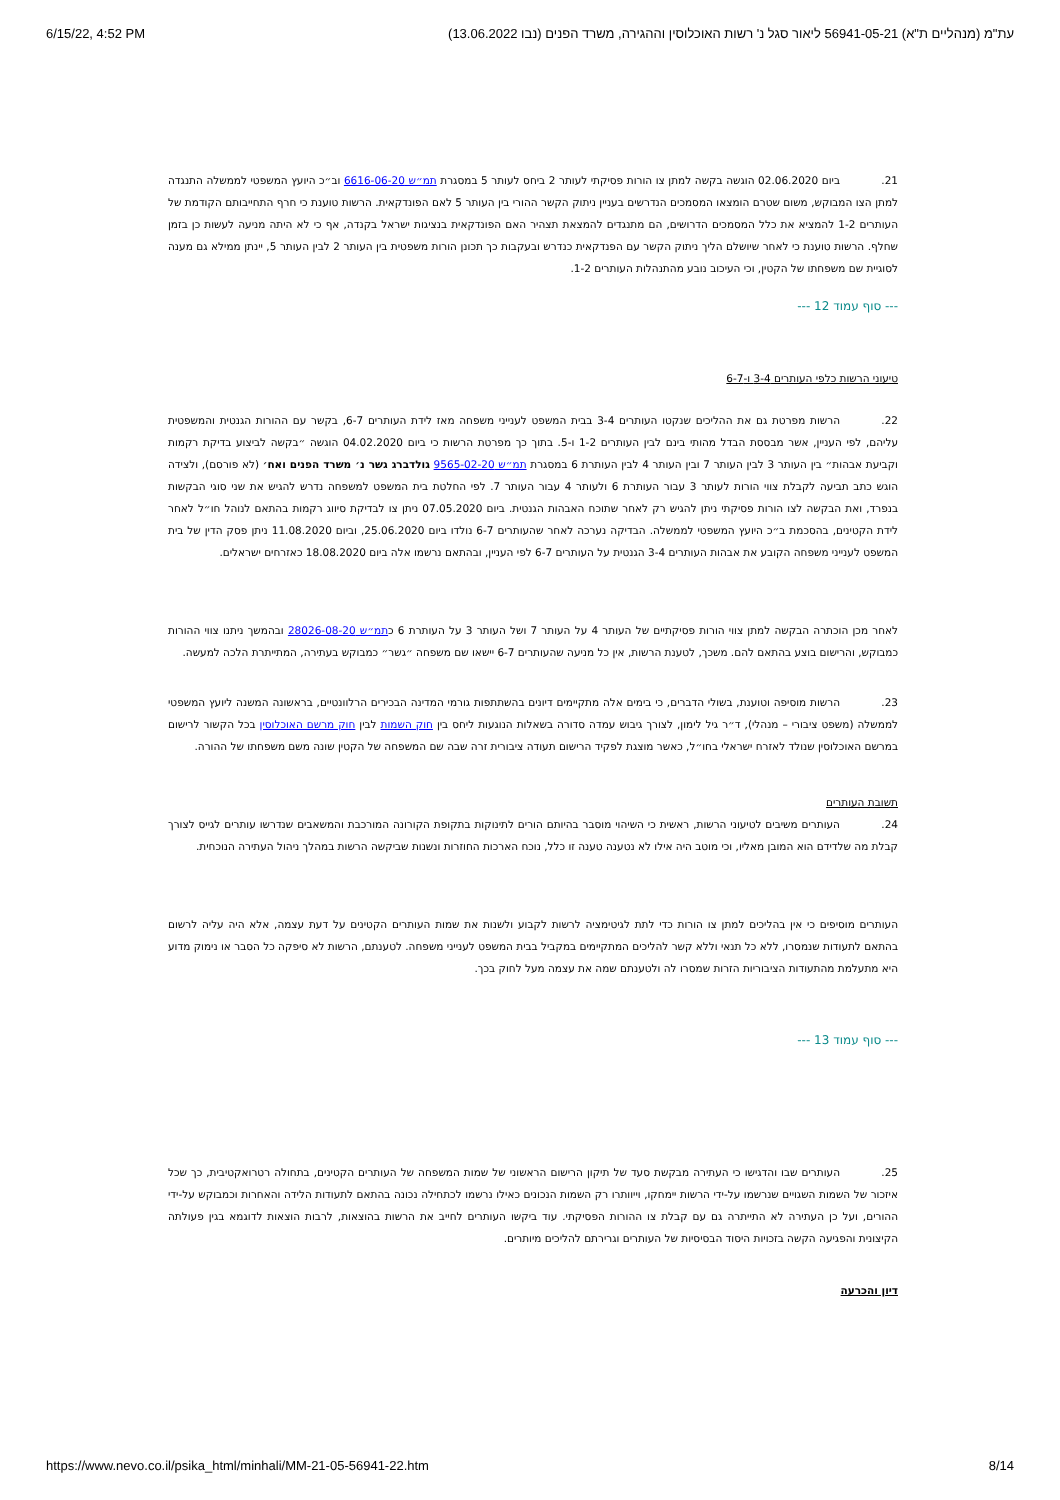6/15/22, 4:52 PM (עת"מ (מנהליים ת"א) 56941-05-21 ליאור סגל נ' רשות האוכלוסין וההגירה, משרד הפנים (נבו 13.06.2022
21. ביום 02.06.2020 הוגשה בקשה למתן צו הורות פסיקתי לעותר 2 ביחס לעותר 5 במסגרת תמ״ש 6616-06-20 וב״כ היועץ המשפטי לממשלה התנגדה למתן הצו המבוקש, משום שטרם הומצאו המסמכים הנדרשים בעניין ניתוק הקשר ההורי בין העותר 5 לאם הפונדקאית. הרשות טוענת כי חרף התחייבותם הקודמת של העותרים 1-2 להמציא את כלל המסמכים הדרושים, הם מתנגדים להמצאת תצהיר האם הפונדקאית בנציגות ישראל בקנדה, אף כי לא היתה מניעה לעשות כן בזמן שחלף. הרשות טוענת כי לאחר שיושלם הליך ניתוק הקשר עם הפנדקאית כנדרש ובעקבות כך תכונן הורות משפטית בין העותר 2 לבין העותר 5, יינתן ממילא גם מענה לסוגיית שם משפחתו של הקטין, וכי העיכוב נובע מהתנהלות העותרים 1-2.
--- סוף עמוד 12 ---
טיעוני הרשות כלפי העותרים 3-4 ו-6-7
22. הרשות מפרטת גם את ההליכים שנקטו העותרים 3-4 בבית המשפט לענייני משפחה מאז לידת העותרים 6-7, בקשר עם ההורות הגנטית והמשפטית עליהם, לפי העניין, אשר מבססת הבדל מהותי בינם לבין העותרים 1-2 ו-5. בתוך כך מפרטת הרשות כי ביום 04.02.2020 הוגשה ״בקשה לביצוע בדיקת רקמות וקביעת אבהות״ בין העותר 3 לבין העותר 7 ובין העותר 4 לבין העותרת 6 במסגרת תמ״ש 9565-02-20 גולדברג גשר נ׳ משרד הפנים ואח׳ (לא פורסם), ולצידה הוגש כתב תביעה לקבלת צווי הורות לעותר 3 עבור העותרת 6 ולעותר 4 עבור העותר 7. לפי החלטת בית המשפט למשפחה נדרש להגיש את שני סוגי הבקשות בנפרד, ואת הבקשה לצו הורות פסיקתי ניתן להגיש רק לאחר שתוכח האבהות הגנטית. ביום 07.05.2020 ניתן צו לבדיקת סיווג רקמות בהתאם לנוהל חו״ל לאחר לידת הקטינים, בהסכמת ב״כ היועץ המשפטי לממשלה. הבדיקה נערכה לאחר שהעותרים 6-7 נולדו ביום 25.06.2020, וביום 11.08.2020 ניתן פסק הדין של בית המשפט לענייני משפחה הקובע את אבהות העותרים 3-4 הגנטית על העותרים 6-7 לפי העניין, ובהתאם נרשמו אלה ביום 18.08.2020 כאזרחים ישראלים.
לאחר מכן הוכתרה הבקשה למתן צווי הורות פסיקתיים של העותר 4 על העותר 7 ושל העותר 3 על העותרת 6 כתמ״ש 28026-08-20 ובהמשך ניתנו צווי ההורות כמבוקש, והרישום בוצע בהתאם להם. משכך, לטענת הרשות, אין כל מניעה שהעותרים 6-7 יישאו שם משפחה ״גשר״ כמבוקש בעתירה, המתייתרת הלכה למעשה.
23. הרשות מוסיפה וטוענת, בשולי הדברים, כי בימים אלה מתקיימים דיונים בהשתתפות גורמי המדינה הבכירים הרלוונטיים, בראשונה המשנה ליועץ המשפטי לממשלה (משפט ציבורי – מנהלי), ד״ר גיל לימון, לצורך גיבוש עמדה סדורה בשאלות הנוגעות ליחס בין חוק השמות לבין חוק מרשם האוכלוסין בכל הקשור לרישום במרשם האוכלוסין שנולד לאזרח ישראלי בחו״ל, כאשר מוצגת לפקיד הרישום תעודה ציבורית זרה שבה שם המשפחה של הקטין שונה משם משפחתו של ההורה.
תשובת העותרים
24. העותרים משיבים לטיעוני הרשות, ראשית כי השיהוי מוסבר בהיותם הורים לתינוקות בתקופת הקורונה המורכבת והמשאבים שנדרשו עותרים לגייס לצורך קבלת מה שלדידם הוא המובן מאליו, וכי מוטב היה אילו לא נטענה טענה זו כלל, נוכח הארכות החוזרות ונשנות שביקשה הרשות במהלך ניהול העתירה הנוכחית.
העותרים מוסיפים כי אין בהליכים למתן צו הורות כדי לתת לגיטימציה לרשות לקבוע ולשנות את שמות העותרים הקטינים על דעת עצמה, אלא היה עליה לרשום בהתאם לתעודות שנמסרו, ללא כל תנאי וללא קשר להליכים המתקיימים במקביל בבית המשפט לענייני משפחה. לטענתם, הרשות לא סיפקה כל הסבר או נימוק מדוע היא מתעלמת מהתעודות הציבוריות הזרות שמסרו לה ולטענתם שמה את עצמה מעל לחוק בכך.
--- סוף עמוד 13 ---
25. העותרים שבו והדגישו כי העתירה מבקשת סעד של תיקון הרישום הראשוני של שמות המשפחה של העותרים הקטינים, בתחולה רטרואקטיבית, כך שכל איזכור של השמות השגויים שנרשמו על-ידי הרשות יימחקו, וייוותרו רק השמות הנכונים כאילו נרשמו לכתחילה נכונה בהתאם לתעודות הלידה והאחרות וכמבוקש על-ידי ההורים, ועל כן העתירה לא התייתרה גם עם קבלת צו ההורות הפסיקתי. עוד ביקשו העותרים לחייב את הרשות בהוצאות, לרבות הוצאות לדוגמא בגין פעולתה הקיצונית והפגיעה הקשה בזכויות היסוד הבסיסיות של העותרים וגרירתם להליכים מיותרים.
דיון והכרעה
https://www.nevo.co.il/psika_html/minhali/MM-21-05-56941-22.htm 8/14